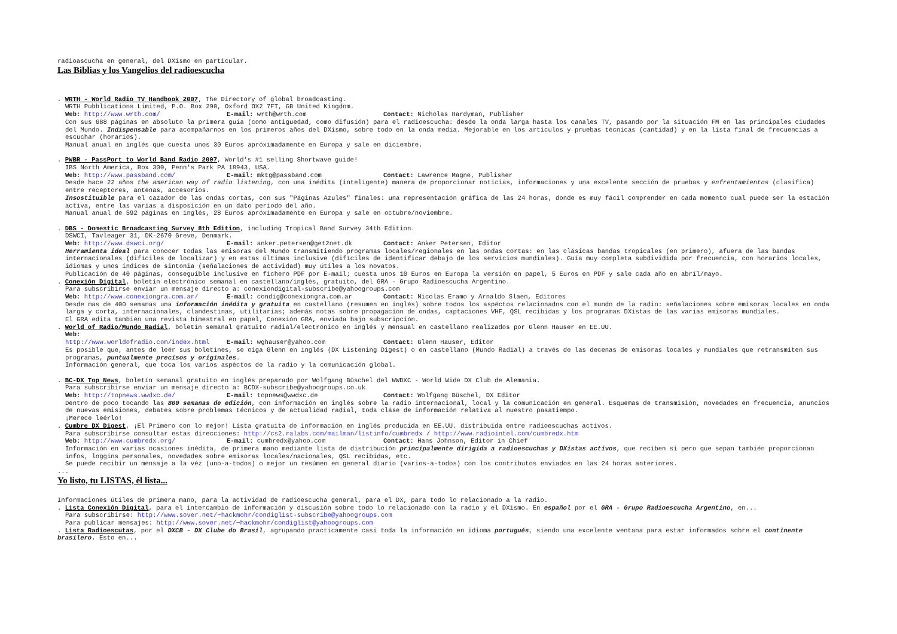radioascucha en general, del DXismo en particular.
Las Biblias y los Vangelios del radioescucha
. WRTH - World Radio TV Handbook 2007, The Directory of global broadcasting.
WRTH Pubblications Limited, P.O. Box 290, Oxford OX2 7FT, GB United Kingdom.
Web: http://www.wrth.com/ E-mail: wrth@wrth.com Contact: Nicholas Hardyman, Publisher
Con sus 688 páginas en absoluto la primera guía (como antiguedad, como difusión) para el radioescucha: desde la onda larga hasta los canales TV, pasando por la situación FM en las principales ciudades del Mundo. Indispensable para acompañarnos en los primeros años del DXismo, sobre todo en la onda media. Mejorable en los artículos y pruebas técnicas (cantidad) y en la lista final de frecuencias a escuchar (horarios).
Manual anual en inglés que cuesta unos 30 Euros apróximadamente en Europa y sale en diciembre.
. PWBR - PassPort to World Band Radio 2007, World's #1 selling Shortwave guide!
IBS North America, Box 300, Penn's Park PA 18943, USA.
Web: http://www.passband.com/ E-mail: mktg@passband.com Contact: Lawrence Magne, Publisher
Desde hace 22 años the american way of radio listening, con una inédita (inteligente) manera de proporcionar noticias, informaciones y una excelente sección de pruebas y enfrentamientos (clasifica) entre receptores, antenas, accesorios.
Insostituible para el cazador de las ondas cortas, con sus "Páginas Azules" finales: una representación gráfica de las 24 horas, donde es muy fácil comprender en cada momento cual puede ser la estación activa, entre las varias a disposición en un dato periodo del año.
Manual anual de 592 páginas en inglés, 28 Euros apróximadamente en Europa y sale en octubre/noviembre.
. DBS - Domestic Broadcasting Survey 8th Edition, including Tropical Band Survey 34th Edition.
DSWCI, Tavleager 31, DK-2670 Greve, Denmark.
Web: http://www.dswci.org/ E-mail: anker.petersen@get2net.dk Contact: Anker Petersen, Editor
Herramienta ideal para conocer todas las emisoras del Mundo transmitiendo programas locales/regionales en las ondas cortas: en las clásicas bandas tropicales (en primero), afuera de las bandas internacionales (difíciles de localizar) y en estas últimas inclusive (difíciles de identificar debajo de los servicios mundiales). Guía muy completa subdividida por frecuencia, con horarios locales, idiomas y unos índices de sintonia (señalaciones de actividad) muy útiles a los novatos.
Publicación de 40 páginas, conseguible inclusive en fichero PDF por E-mail; cuesta unos 10 Euros en Europa la versión en papel, 5 Euros en PDF y sale cada año en abríl/mayo.
. Conexión Digital, boletín electrónico semanal en castellano/inglés, gratuito, del GRA - Grupo Radioescucha Argentino.
Para subscribirse enviar un mensaje directo a: conexiondigital-subscribe@yahoogroups.com
Web: http://www.conexiongra.com.ar/ E-mail: condig@conexiongra.com.ar Contact: Nicolas Eramo y Arnaldo Slaen, Editores
Desde mas de 400 semanas una información inédita y gratuita en castellano (resumen en inglés) sobre todos los aspéctos relacionados con el mundo de la radio: señalaciones sobre emisoras locales en onda larga y corta, internacionales, clandestinas, utilitarias; además notas sobre propagación de ondas, captaciones VHF, QSL recibidas y los programas DXistas de las varias emisoras mundiales.
El GRA edita también una revista bimestral en papel, Conexión GRA, enviada bajo subscripción.
. World of Radio/Mundo Radial, boletín semanal gratuito radial/electrónico en inglés y mensual en castellano realizados por Glenn Hauser en EE.UU.
Web: http://www.worldofradio.com/index.html E-mail: wghauser@yahoo.com Contact: Glenn Hauser, Editor
Es posible que, antes de leér sus boletines, se oiga Glenn en inglés (DX Listening Digest) o en castellano (Mundo Radial) a través de las decenas de emisoras locales y mundiales que retransmiten sus programas, puntualmente precisos y originales.
Información general, que toca los varios aspéctos de la radio y la comunicación global.
. BC-DX Top News, boletín semanal gratuito en inglés preparado por Wolfgang Büschel del WWDXC - World Wide DX Club de Alemania.
Para subscribirse enviar un mensaje directo a: BCDX-subscribe@yahoogroups.co.uk
Web: http://topnews.wwdxc.de/ E-mail: topnews@wwdxc.de Contact: Wolfgang Büschel, DX Editor
Dentro de poco tocando las 800 semanas de edición, con información en inglés sobre la radio internacional, local y la comunicación en general. Esquemas de transmisión, novedades en frecuencia, anuncios de nuevas emisiones, debates sobre problemas técnicos y de actualidad radial, toda cláse de información relativa al nuestro pasatiempo.
¡Merece leérlo!
. Cumbre DX Digest, ¡El Primero con lo mejor! Lista gratuita de información en inglés producida en EE.UU. distribuida entre radioescuchas activos.
Para subscribirse consultar estas direcciones: http://cs2.ralabs.com/mailman/listinfo/cumbredx / http://www.radiointel.com/cumbredx.htm
Web: http://www.cumbredx.org/ E-mail: cumbredx@yahoo.com Contact: Hans Johnson, Editor in Chief
Información en varias ocasiones inédita, de primera mano mediante lista de distribución principalmente dirigida a radioescuchas y DXistas activos, que reciben si pero que sepan también proporcionan infos, loggins personales, novedades sobre emisoras locales/nacionales, QSL recibidas, etc.
Se puede recibir un mensaje a la véz (uno-a-todos) o mejor un resúmen en general diario (varios-a-todos) con los contributos enviados en las 24 horas anteriores.
...
Yo listo, tu LISTAS, él lista...
Informaciones útiles de primera mano, para la actividad de radioescucha general, para el DX, para todo lo relacionado a la radio.
. Lista Conexión Digital, para el intercambio de información y discusión sobre todo lo relacionado con la radio y el DXismo. En español por el GRA - Grupo Radioescucha Argentino, en...
Para subscribirse: http://www.sover.net/~hackmohr/condiglist-subscribe@yahoogroups.com
Para publicar mensajes: http://www.sover.net/~hackmohr/condiglist@yahoogroups.com
. Lista Radioescutas, por el DXCB - DX Clube do Brasil, agrupando practicamente casi toda la información en idioma portugués, siendo una excelente ventana para estar informados sobre el continente brasilero. Esto en...